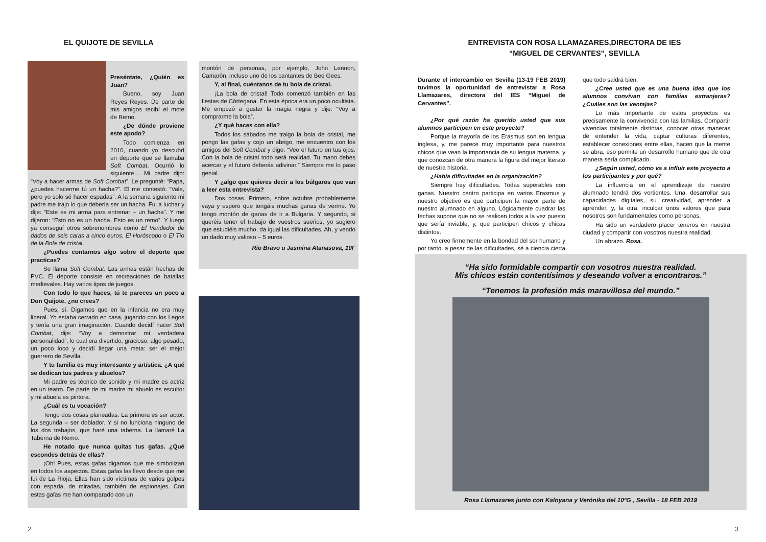EL QUIJOTE DE SEVILLA
Preséntate, ¿Quién es Juan?
Bueno, soy Juan Reyes Reyes. De parte de mis amigos recibí el mote de Remo.
¿De dónde proviene este apodo?
Todo comienza en 2016, cuando yo descubrí un deporte que se llamaba Soft Combat. Ocurrió lo siguiente… Mi padre dijo: “Voy a hacer armas de Soft Combat”. Le pregunté: “Papa, ¿puedes hacerme tú un hacha?”. Él me contestó: “Vale, pero yo solo sé hacer espadas”. A la semana siguiente mi padre me trajo lo que debería ser un hacha. Fui a luchar y dije: “Este es mi arma para entrenar – un hacha”. Y me dijeron: “Esto no es un hacha. Esto es un remo”. Y luego ya conseguí otros sobrenombres como El Vendedor de dados de seis caras a cinco euros, El Horóscopo o El Tío de la Bola de cristal.
¿Puedes contarnos algo sobre el deporte que practicas?
Se llama Soft Combat. Las armas están hechas de PVC. El deporte consiste en recreaciones de batallas medievales. Hay varios tipos de juegos.
Con todo lo que haces, tú te pareces un poco a Don Quijote, ¿no crees?
Pues, sí. Digamos que en la infancia no era muy liberal. Yo estaba cerrado en casa, jugando con los Legos y tenía una gran imaginación. Cuando decidí hacer Soft Combat, dije: “Voy a demostrar mi verdadera personalidad”, lo cual era divertido, gracioso, algo pesado, un poco loco y decidí llegar una meta: ser el mejor guerrero de Sevilla.
Y tu familia es muy interesante y artística. ¿A qué se dedican tus padres y abuelos?
Mi padre es técnico de sonido y mi madre es actriz en un teatro. De parte de mi madre mi abuelo es escultor y mi abuela es pintora.
¿Cuál es tu vocación?
Tengo dos cosas planeadas. La primera es ser actor. La segunda – ser doblador. Y si no funciona ninguno de los dos trabajos, que haré una taberna. La llamaré La Taberna de Remo.
He notado que nunca quitas tus gafas. ¿Qué escondes detrás de ellas?
¡Oh! Pues, estas gafas digamos que me simbolizan en todos los aspectos. Estas gafas las llevo desde que me fui de La Rioja. Ellas han sido víctimas de varios golpes con espada, de miradas, también de espionajes. Con estas gafas me han comparado con un
montón de personas, por ejemplo, John Lennon, Camarón, incluso uno de los cantantes de Bee Gees.
Y, al final, cuéntanos de tu bola de cristal.
¡La bola de cristal! Todo comenzó también en las fiestas de Córtegana. En esta época era un poco ocultista. Me empezó a gustar la magia negra y dije: “Voy a comprarme la bola”.
¿Y qué haces con ella?
Todos los sábados me traigo la bola de cristal, me pongo las gafas y cojo un abrigo, me encuentro con los amigos del Soft Combat y digo: “Veo el futuro en tus ojos. Con la bola de cristal todo será realidad. Tu mano debes acercar y el futuro deberás adivinar.” Siempre me lo paso genial.
Y ¿algo que quieres decir a los búlgaros que van a leer esta entrevista?
Dos cosas. Primero, sobre octubre probablemente vaya y espero que tengáis muchas ganas de verme. Yo tengo montón de ganas de ir a Bulgaria. Y segundo, si queréis tener el trabajo de vuestros sueños, yo sugiero que estudiéis mucho, da igual las dificultades. Ah, y vendo un dado muy valioso – 5 euros.
Río Bravo u Jasmina Atanasova, 10Г
2
ENTREVISTA CON ROSA LLAMAZARES,DIRECTORA DE IES “MIGUEL DE CERVANTES”, SEVILLA
Durante el intercambio en Sevilla (13-19 FEB 2019) tuvimos la oportunidad de entrevistar a Rosa Llamazares, directora del IES “Miguel de Cervantes”.
¿Por qué razón ha querido usted que sus alumnos participen en este proyecto?
Porque la mayoría de los Erasmus son en lengua inglesa, y, me parece muy importante para nuestros chicos que vean la importancia de su lengua materna, y que conozcan de otra manera la figura del mejor literato de nuestra historia.
¿Había dificultades en la organización?
Siempre hay dificultades. Todas superables con ganas. Nuestro centro participa en varios Erasmus y nuestro objetivo es que participen la mayor parte de nuestro alumnado en alguno. Lógicamente cuadrar las fechas supone que no se realicen todos a la vez puesto que sería inviable, y, que participen chicos y chicas distintos.
Yo creo firmemente en la bondad del ser humano y por tanto, a pesar de las dificultades, sé a ciencia cierta que todo saldrá bien.
¿Cree usted que es una buena idea que los alumnos convivan con familias extranjeras? ¿Cuáles son las ventajas?
Lo más importante de estos proyectos es precisamente la convivencia con las familias. Compartir vivencias totalmente distintas, conocer otras maneras de entender la vida, captar culturas diferentes, establecer conexiones entre ellas, hacen que la mente se abra, eso permite un desarrollo humano que de otra manera sería complicado.
¿Según usted, cómo va a influir este proyecto a los participantes y por qué?
La influencia en el aprendizaje de nuestro alumnado tendrá dos vertientes. Una, desarrollar sus capacidades digitales, su creatividad, aprender a aprender, y, la otra, inculcar unos valores que para nosotros son fundamentales como personas.
Ha sido un verdadero placer teneros en nuestra ciudad y compartir con vosotros nuestra realidad.
Un abrazo. Rosa.
“Ha sido formidable compartir con vosotros nuestra realidad.
Mis chicos están contentísimos y deseando volver a encontraros.”
“Tenemos la profesión más maravillosa del mundo.”
Rosa Llamazares junto con Kaloyana y Verónika del 10ºG , Sevilla - 18 FEB 2019
3